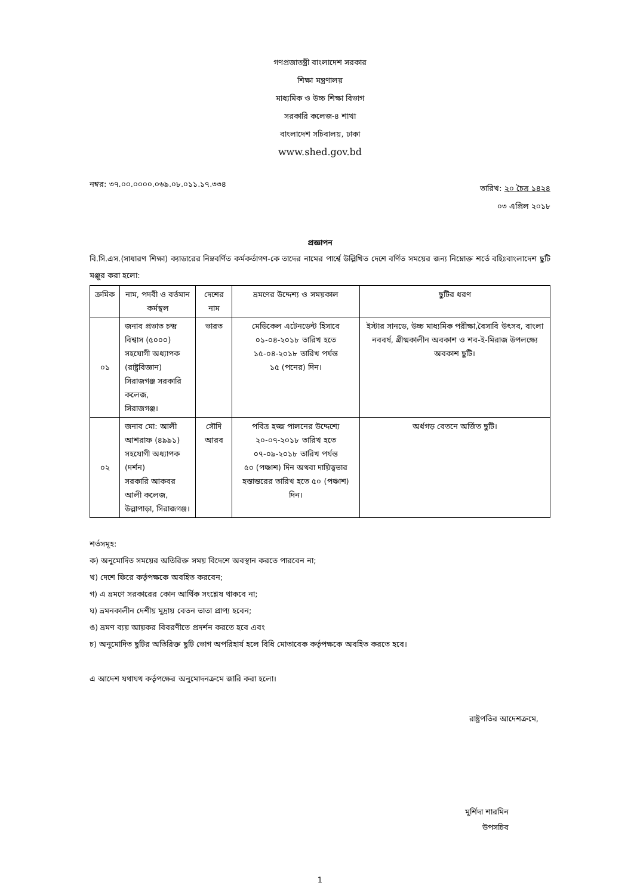গণপ্রজাতন্ত্রী বাংলাদেশ সরকার
শিক্ষা মন্ত্রণালয়
মাধ্যমিক ও উচ্চ শিক্ষা বিভাগ
সরকারি কলেজ-৪ শাখা
বাংলাদেশ সচিবালয়, ঢাকা
www.shed.gov.bd
নম্বর: ৩৭.০০.০০০০.০৬৯.০৮.০১১.১৭.৩৩৪
তারিখ: ২০ চৈত্র ১৪২৪
০৩ এপ্রিল ২০১৮
প্রজ্ঞাপন
বি.সি.এস.(সাধারণ শিক্ষা) ক্যাডারের নিম্নবর্ণিত কর্মকর্তাগণ-কে তাদের নামের পার্শ্বে উল্লিখিত দেশে বর্ণিত সময়ের জন্য নিম্নোক্ত শর্তে বহিঃবাংলাদেশ ছুটি মঞ্জুর করা হলো:
| ক্রমিক | নাম, পদবী ও বর্তমান কর্মস্থল | দেশের নাম | ভ্রমণের উদ্দেশ্য ও সময়কাল | ছুটির ধরণ |
| --- | --- | --- | --- | --- |
| ০১ | জনাব প্রভাত চন্দ্র বিশ্বাস (৫০০০) সহযোগী অধ্যাপক (রাষ্ট্রবিজ্ঞান) সিরাজগঞ্জ সরকারি কলেজ, সিরাজগঞ্জ। | ভারত | মেডিকেল এটেনডেন্ট হিসাবে ০১-০৪-২০১৮ তারিখ হতে ১৫-০৪-২০১৮ তারিখ পর্যন্ত ১৫ (পনের) দিন। | ইস্টার সানডে, উচ্চ মাধ্যমিক পরীক্ষা,বৈসাবি উৎসব, বাংলা নববর্ষ, গ্রীষ্মকালীন অবকাশ ও শব-ই-মিরাজ উপলক্ষ্যে অবকাশ ছুটি। |
| ০২ | জনাব মো: আলী আশরাফ (৪৯৯১) সহযোগী অধ্যাপক (দর্শন) সরকারি আকবর আলী কলেজ, উল্লাপাড়া, সিরাজগঞ্জ। | সৌদি আরব | পবিত্র হজ্জ পালনের উদ্দেশ্যে ২০-০৭-২০১৮ তারিখ হতে ০৭-০৯-২০১৮ তারিখ পর্যন্ত ৫০ (পঞ্চাশ) দিন অথবা দায়িত্বভার হস্তান্তরের তারিখ হতে ৫০ (পঞ্চাশ) দিন। | অর্ধগড় বেতনে অর্জিত ছুটি। |
শর্তসমূহ:
ক) অনুমোদিত সময়ের অতিরিক্ত সময় বিদেশে অবস্থান করতে পারবেন না;
খ) দেশে ফিরে কর্তৃপক্ষকে অবহিত করবেন;
গ) এ ভ্রমণে সরকারের কোন আর্থিক সংশ্লেষ থাকবে না;
ঘ) ভ্রমনকালীন দেশীয় মুদ্রায় বেতন ভাতা প্রাপ্য হবেন;
ঙ) ভ্রমণ ব্যয় আয়কর বিবরণীতে প্রদর্শন করতে হবে এবং
চ) অনুমোদিত ছুটির অতিরিক্ত ছুটি ভোগ অপরিহার্য হলে বিধি মোতাবেক কর্তৃপক্ষকে অবহিত করতে হবে।
এ আদেশ যথাযথ কর্তৃপক্ষের অনুমোদনক্রমে জারি করা হলো।
রাষ্ট্রপতির আদেশক্রমে,
মুর্শিদা শারমিন
উপসচিব
1